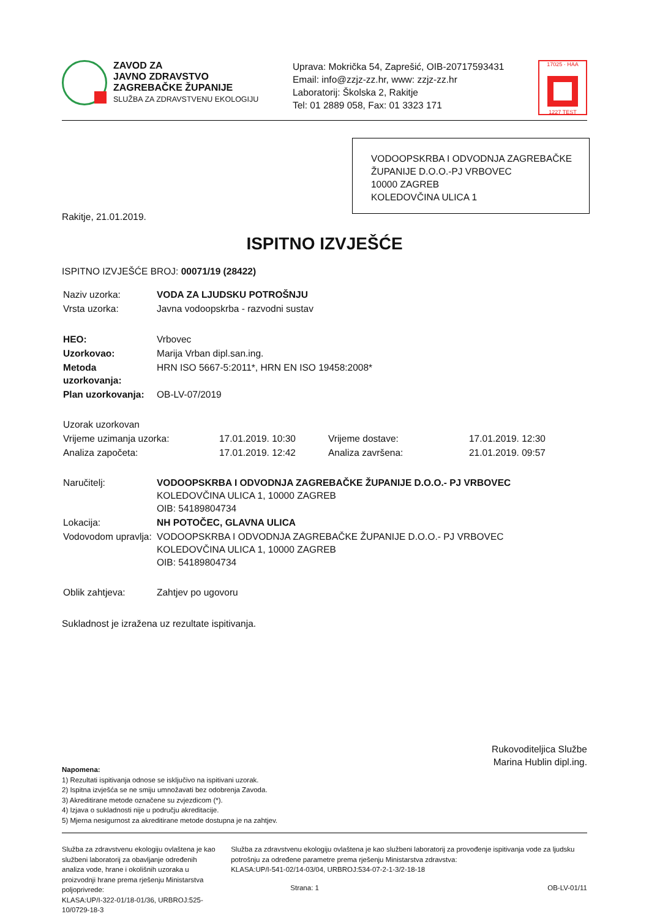ZAVOD ZA
JAVNO ZDRAVSTVO
ZAGREBAČKE ŽUPANIJE
SLUŽBA ZA ZDRAVSTVENU EKOLOGIJU
Uprava: Mokrička 54, Zaprešić, OIB-20717593431
Email: info@zzjz-zz.hr, www: zzjz-zz.hr
Laboratorij: Školska 2, Rakitje
Tel: 01 2889 058, Fax: 01 3323 171
17025 · HAA
1227 TEST
VODOOPSKRBA I ODVODNJA ZAGREBAČKE ŽUPANIJE D.O.O.-PJ VRBOVEC
10000 ZAGREB
KOLEDOVČINA ULICA 1
Rakitje, 21.01.2019.
ISPITNO IZVJEŠĆE
ISPITNO IZVJEŠĆE BROJ: 00071/19 (28422)
| Naziv uzorka: | VODA ZA LJUDSKU POTROŠNJU |
| Vrsta uzorka: | Javna vodoopskrba - razvodni sustav |
| HEO: | Vrbovec |
| Uzorkovao: | Marija Vrban dipl.san.ing. |
| Metoda uzorkovanja: | HRN ISO 5667-5:2011*, HRN EN ISO 19458:2008* |
| Plan uzorkovanja: | OB-LV-07/2019 |
| Uzorak uzorkovan | | | |
| Vrijeme uzimanja uzorka: | 17.01.2019. 10:30 | Vrijeme dostave: | 17.01.2019. 12:30 |
| Analiza započeta: | 17.01.2019. 12:42 | Analiza završena: | 21.01.2019. 09:57 |
| Naručitelj: | VODOOPSKRBA I ODVODNJA ZAGREBAČKE ŽUPANIJE D.O.O.- PJ VRBOVEC KOLEDOVČINA ULICA 1, 10000 ZAGREB OIB: 54189804734 |
| Lokacija: | NH POTOČEC, GLAVNA ULICA |
| Vodovodom upravlja: | VODOOPSKRBA I ODVODNJA ZAGREBAČKE ŽUPANIJE D.O.O.- PJ VRBOVEC KOLEDOVČINA ULICA 1, 10000 ZAGREB OIB: 54189804734 |
| Oblik zahtjeva: | Zahtjev po ugovoru |
Sukladnost je izražena uz rezultate ispitivanja.
Rukovoditeljica Službe
Marina Hublin dipl.ing.
Napomena:
1) Rezultati ispitivanja odnose se isključivo na ispitivani uzorak.
2) Ispitna izvješća se ne smiju umnožavati bez odobrenja Zavoda.
3) Akreditirane metode označene su zvjezdicom (*).
4) Izjava o sukladnosti nije u području akreditacije.
5) Mjerna nesigurnost za akreditirane metode dostupna je na zahtjev.
Služba za zdravstvenu ekologiju ovlaštena je kao službeni laboratorij za obavljanje određenih analiza vode, hrane i okolišnih uzoraka u proizvodnji hrane prema rješenju Ministarstva poljoprivrede:
KLASA:UP/I-322-01/18-01/36, URBROJ:525-10/0729-18-3
Služba za zdravstvenu ekologiju ovlaštena je kao službeni laboratorij za provođenje ispitivanja vode za ljudsku potrošnju za određene parametre prema rješenju Ministarstva zdravstva:
KLASA:UP/I-541-02/14-03/04, URBROJ:534-07-2-1-3/2-18-18
Strana: 1 OB-LV-01/11